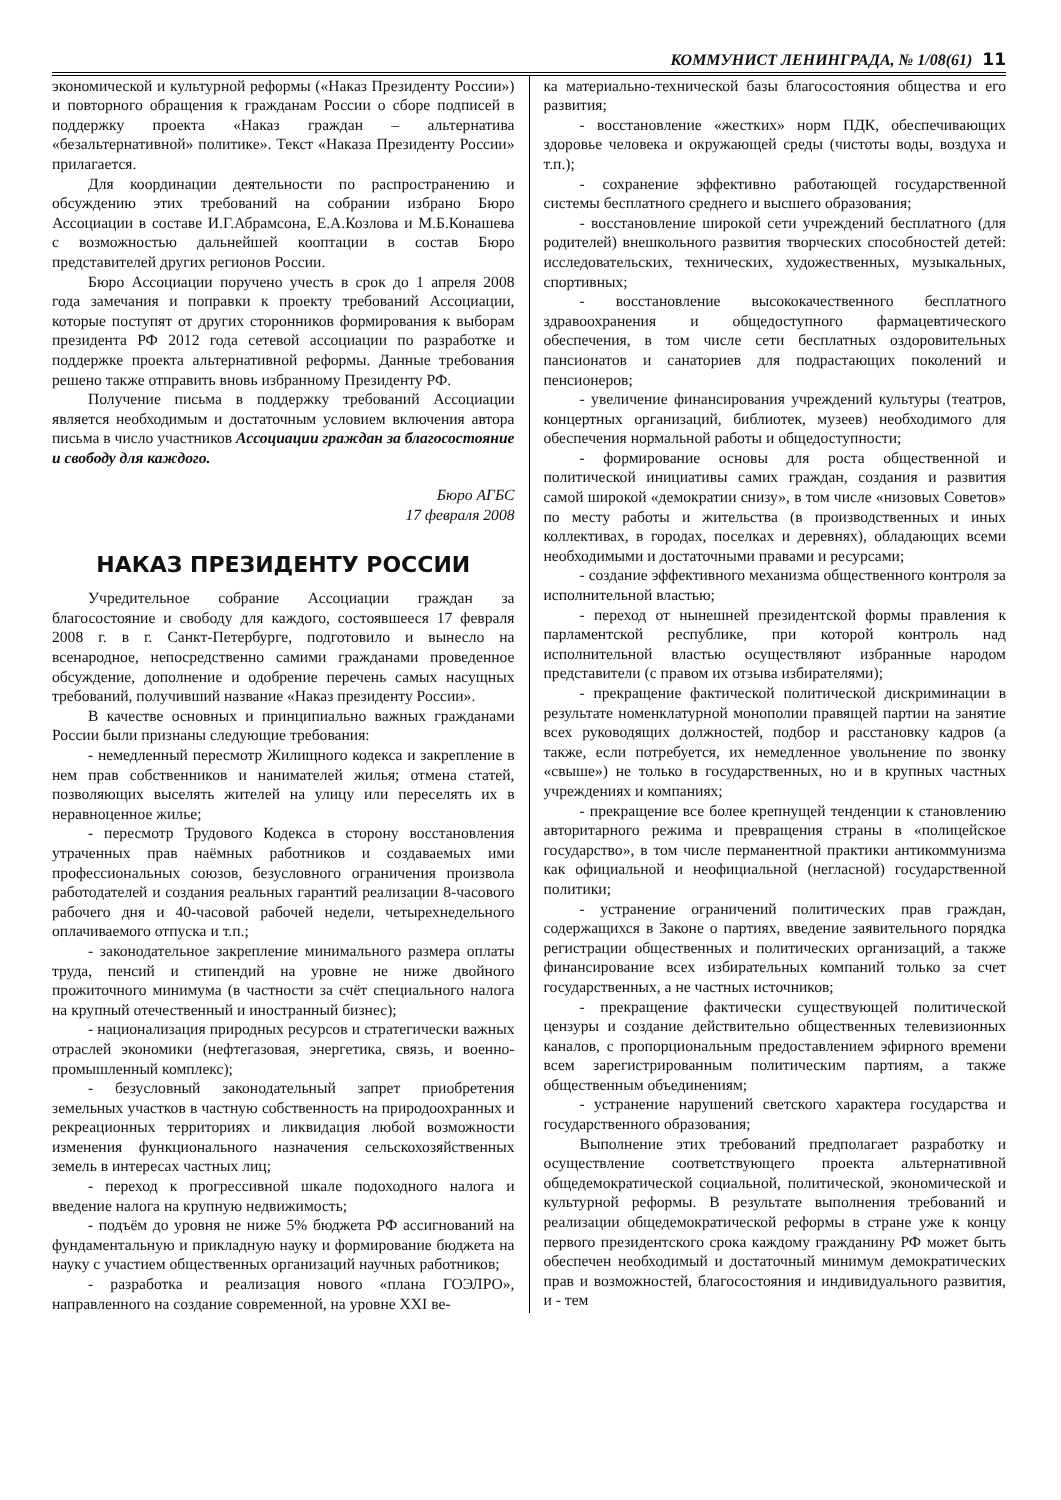КОММУНИСТ ЛЕНИНГРАДА, № 1/08(61) 11
экономической и культурной реформы («Наказ Президенту России») и повторного обращения к гражданам России о сборе подписей в поддержку проекта «Наказ граждан – альтернатива «безальтернативной» политике». Текст «Наказа Президенту России» прилагается.
Для координации деятельности по распространению и обсуждению этих требований на собрании избрано Бюро Ассоциации в составе И.Г.Абрамсона, Е.А.Козлова и М.Б.Конашева с возможностью дальнейшей кооптации в состав Бюро представителей других регионов России.
Бюро Ассоциации поручено учесть в срок до 1 апреля 2008 года замечания и поправки к проекту требований Ассоциации, которые поступят от других сторонников формирования к выборам президента РФ 2012 года сетевой ассоциации по разработке и поддержке проекта альтернативной реформы. Данные требования решено также отправить вновь избранному Президенту РФ.
Получение письма в поддержку требований Ассоциации является необходимым и достаточным условием включения автора письма в число участников Ассоциации граждан за благосостояние и свободу для каждого.
Бюро АГБС
17 февраля 2008
НАКАЗ ПРЕЗИДЕНТУ РОССИИ
Учредительное собрание Ассоциации граждан за благосостояние и свободу для каждого, состоявшееся 17 февраля 2008 г. в г. Санкт-Петербурге, подготовило и вынесло на всенародное, непосредственно самими гражданами проведенное обсуждение, дополнение и одобрение перечень самых насущных требований, получивший название «Наказ президенту России».
В качестве основных и принципиально важных гражданами России были признаны следующие требования:
- немедленный пересмотр Жилищного кодекса и закрепление в нем прав собственников и нанимателей жилья; отмена статей, позволяющих выселять жителей на улицу или переселять их в неравноценное жилье;
- пересмотр Трудового Кодекса в сторону восстановления утраченных прав наёмных работников и создаваемых ими профессиональных союзов, безусловного ограничения произвола работодателей и создания реальных гарантий реализации 8-часового рабочего дня и 40-часовой рабочей недели, четырехнедельного оплачиваемого отпуска и т.п.;
- законодательное закрепление минимального размера оплаты труда, пенсий и стипендий на уровне не ниже двойного прожиточного минимума (в частности за счёт специального налога на крупный отечественный и иностранный бизнес);
- национализация природных ресурсов и стратегически важных отраслей экономики (нефтегазовая, энергетика, связь, и военно-промышленный комплекс);
- безусловный законодательный запрет приобретения земельных участков в частную собственность на природоохранных и рекреационных территориях и ликвидация любой возможности изменения функционального назначения сельскохозяйственных земель в интересах частных лиц;
- переход к прогрессивной шкале подоходного налога и введение налога на крупную недвижимость;
- подъём до уровня не ниже 5% бюджета РФ ассигнований на фундаментальную и прикладную науку и формирование бюджета на науку с участием общественных организаций научных работников;
- разработка и реализация нового «плана ГОЭЛРО», направленного на создание современной, на уровне XXI ве-
ка материально-технической базы благосостояния общества и его развития;
- восстановление «жестких» норм ПДК, обеспечивающих здоровье человека и окружающей среды (чистоты воды, воздуха и т.п.);
- сохранение эффективно работающей государственной системы бесплатного среднего и высшего образования;
- восстановление широкой сети учреждений бесплатного (для родителей) внешкольного развития творческих способностей детей: исследовательских, технических, художественных, музыкальных, спортивных;
- восстановление высококачественного бесплатного здравоохранения и общедоступного фармацевтического обеспечения, в том числе сети бесплатных оздоровительных пансионатов и санаториев для подрастающих поколений и пенсионеров;
- увеличение финансирования учреждений культуры (театров, концертных организаций, библиотек, музеев) необходимого для обеспечения нормальной работы и общедоступности;
- формирование основы для роста общественной и политической инициативы самих граждан, создания и развития самой широкой «демократии снизу», в том числе «низовых Советов» по месту работы и жительства (в производственных и иных коллективах, в городах, поселках и деревнях), обладающих всеми необходимыми и достаточными правами и ресурсами;
- создание эффективного механизма общественного контроля за исполнительной властью;
- переход от нынешней президентской формы правления к парламентской республике, при которой контроль над исполнительной властью осуществляют избранные народом представители (с правом их отзыва избирателями);
- прекращение фактической политической дискриминации в результате номенклатурной монополии правящей партии на занятие всех руководящих должностей, подбор и расстановку кадров (а также, если потребуется, их немедленное увольнение по звонку «свыше») не только в государственных, но и в крупных частных учреждениях и компаниях;
- прекращение все более крепнущей тенденции к становлению авторитарного режима и превращения страны в «полицейское государство», в том числе перманентной практики антикоммунизма как официальной и неофициальной (негласной) государственной политики;
- устранение ограничений политических прав граждан, содержащихся в Законе о партиях, введение заявительного порядка регистрации общественных и политических организаций, а также финансирование всех избирательных компаний только за счет государственных, а не частных источников;
- прекращение фактически существующей политической цензуры и создание действительно общественных телевизионных каналов, с пропорциональным предоставлением эфирного времени всем зарегистрированным политическим партиям, а также общественным объединениям;
- устранение нарушений светского характера государства и государственного образования;
Выполнение этих требований предполагает разработку и осуществление соответствующего проекта альтернативной общедемократической социальной, политической, экономической и культурной реформы. В результате выполнения требований и реализации общедемократической реформы в стране уже к концу первого президентского срока каждому гражданину РФ может быть обеспечен необходимый и достаточный минимум демократических прав и возможностей, благосостояния и индивидуального развития, и - тем